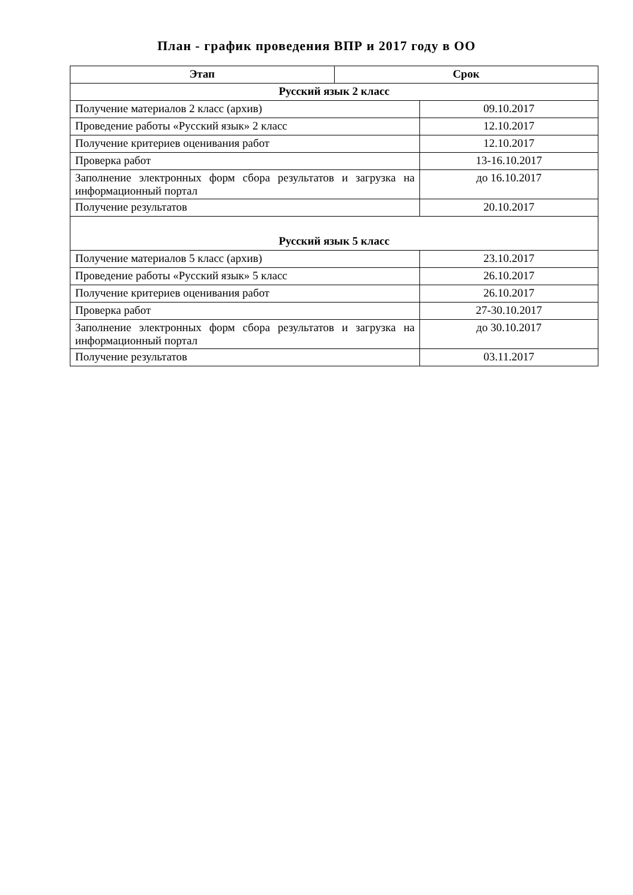План - график проведения ВПР и 2017 году в ОО
| Этап | Срок | |
| --- | --- | --- |
| Русский язык 2 класс | | |
| Получение материалов 2 класс (архив) | | 09.10.2017 |
| Проведение работы «Русский язык» 2 класс | | 12.10.2017 |
| Получение критериев оценивания работ | | 12.10.2017 |
| Проверка работ | | 13-16.10.2017 |
| Заполнение электронных форм сбора результатов и загрузка на информационный портал | | до 16.10.2017 |
| Получение результатов | | 20.10.2017 |
| Русский язык 5 класс | | |
| Получение материалов 5 класс (архив) | | 23.10.2017 |
| Проведение работы «Русский язык» 5 класс | | 26.10.2017 |
| Получение критериев оценивания работ | | 26.10.2017 |
| Проверка работ | | 27-30.10.2017 |
| Заполнение электронных форм сбора результатов и загрузка на информационный портал | | до 30.10.2017 |
| Получение результатов | | 03.11.2017 |